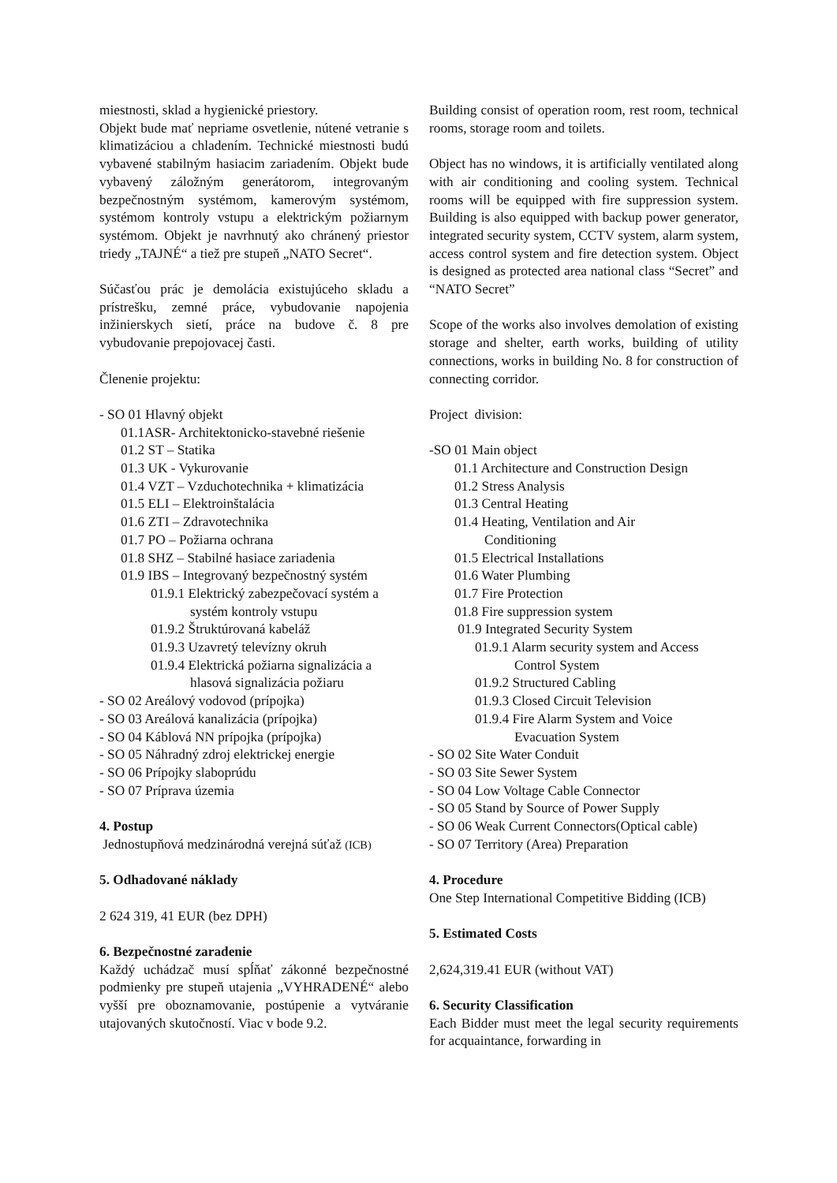miestnosti, sklad a hygienické priestory.
Objekt bude mať nepriame osvetlenie, nútené vetranie s klimatizáciou a chladením. Technické miestnosti budú vybavené stabilným hasiacim zariadením. Objekt bude vybavený záložným generátorom, integrovaným bezpečnostným systémom, kamerovým systémom, systémom kontroly vstupu a elektrickým požiarnym systémom. Objekt je navrhnutý ako chránený priestor triedy „TAJNÉ“ a tiež pre stupeň „NATO Secret“.
Súčasťou prác je demolácia existujúceho skladu a prístrešku, zemné práce, vybudovanie napojenia inžinierskych sietí, práce na budove č. 8 pre vybudovanie prepojovacej časti.
Členenie projektu:
- SO 01 Hlavný objekt
01.1ASR- Architektonicko-stavebné riešenie
01.2 ST – Statika
01.3 UK - Vykurovanie
01.4 VZT – Vzduchotechnika + klimatizácia
01.5 ELI – Elektroinštalácia
01.6 ZTI – Zdravotechnika
01.7 PO – Požiarna ochrana
01.8 SHZ – Stabilné hasiace zariadenia
01.9 IBS – Integrovaný bezpečnostný systém
01.9.1 Elektrický zabezpečovací systém a
systém kontroly vstupu
01.9.2 Štruktúrovaná kabeláž
01.9.3 Uzavretý televízny okruh
01.9.4 Elektrická požiarna signalizácia a
hlasová signalizácia požiaru
- SO 02 Areálový vodovod (prípojka)
- SO 03 Areálová kanalizácia (prípojka)
- SO 04 Káblová NN prípojka (prípojka)
- SO 05 Náhradný zdroj elektrickej energie
- SO 06 Prípojky slaboprúdu
- SO 07 Príprava územia
4. Postup
Jednostupňová medzinárodná verejná súťaž (ICB)
5. Odhadované náklady
2 624 319, 41 EUR (bez DPH)
6. Bezpečnostné zaradenie
Každý uchádzač musí spĺňať zákonné bezpečnostné podmienky pre stupeň utajenia „VYHRADENÉ“ alebo vyšší pre oboznamovanie, postúpenie a vytváranie utajovaných skutočností. Viac v bode 9.2.
Building consist of operation room, rest room, technical rooms, storage room and toilets.
Object has no windows, it is artificially ventilated along with air conditioning and cooling system. Technical rooms will be equipped with fire suppression system. Building is also equipped with backup power generator, integrated security system, CCTV system, alarm system, access control system and fire detection system. Object is designed as protected area national class “Secret” and “NATO Secret”
Scope of the works also involves demolation of existing storage and shelter, earth works, building of utility connections, works in building No. 8 for construction of connecting corridor.
Project division:
-SO 01 Main object
01.1 Architecture and Construction Design
01.2 Stress Analysis
01.3 Central Heating
01.4 Heating, Ventilation and Air
Conditioning
01.5 Electrical Installations
01.6 Water Plumbing
01.7 Fire Protection
01.8 Fire suppression system
01.9 Integrated Security System
01.9.1 Alarm security system and Access
Control System
01.9.2 Structured Cabling
01.9.3 Closed Circuit Television
01.9.4 Fire Alarm System and Voice
Evacuation System
- SO 02 Site Water Conduit
- SO 03 Site Sewer System
- SO 04 Low Voltage Cable Connector
- SO 05 Stand by Source of Power Supply
- SO 06 Weak Current Connectors(Optical cable)
- SO 07 Territory (Area) Preparation
4. Procedure
One Step International Competitive Bidding (ICB)
5. Estimated Costs
2,624,319.41 EUR (without VAT)
6. Security Classification
Each Bidder must meet the legal security requirements for acquaintance, forwarding in